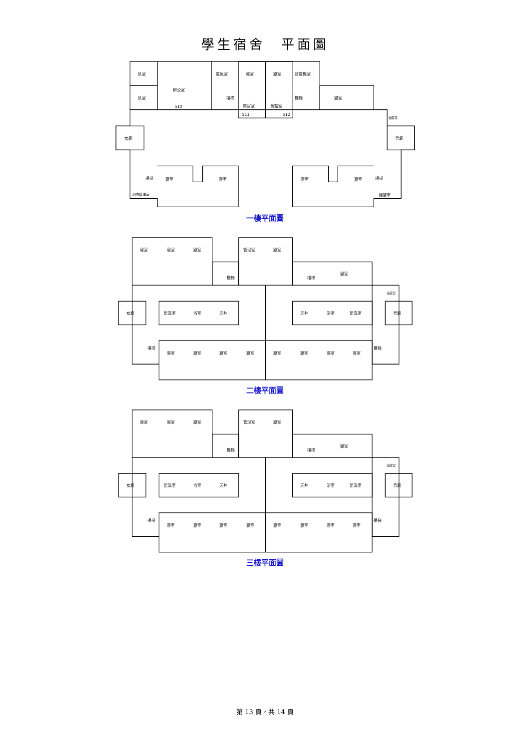學生宿舍　平面圖
臥室
臥室
辦公室
510
電氣室
寢室
寢室
發電機室
教官室
511
舍監室
512
樓梯
樓梯
寢室
儲藏室
女廁
男廁
樓梯
寢室
寢室
寢室
寢室
樓梯
消防幫浦室
儲藏室
一樓平面圖
寢室
寢室
寢室
管理室
寢室
樓梯
樓梯
寢室
儲藏室
女廁
盥洗室
浴室
天井
天井
浴室
盥洗室
男廁
樓梯
寢室
寢室
寢室
寢室
寢室
寢室
寢室
寢室
樓梯
二樓平面圖
寢室
寢室
寢室
管理室
寢室
樓梯
樓梯
寢室
儲藏室
女廁
盥洗室
浴室
天井
天井
浴室
盥洗室
男廁
樓梯
寢室
寢室
寢室
寢室
寢室
寢室
寢室
寢室
樓梯
三樓平面圖
第 13 頁，共 14 頁